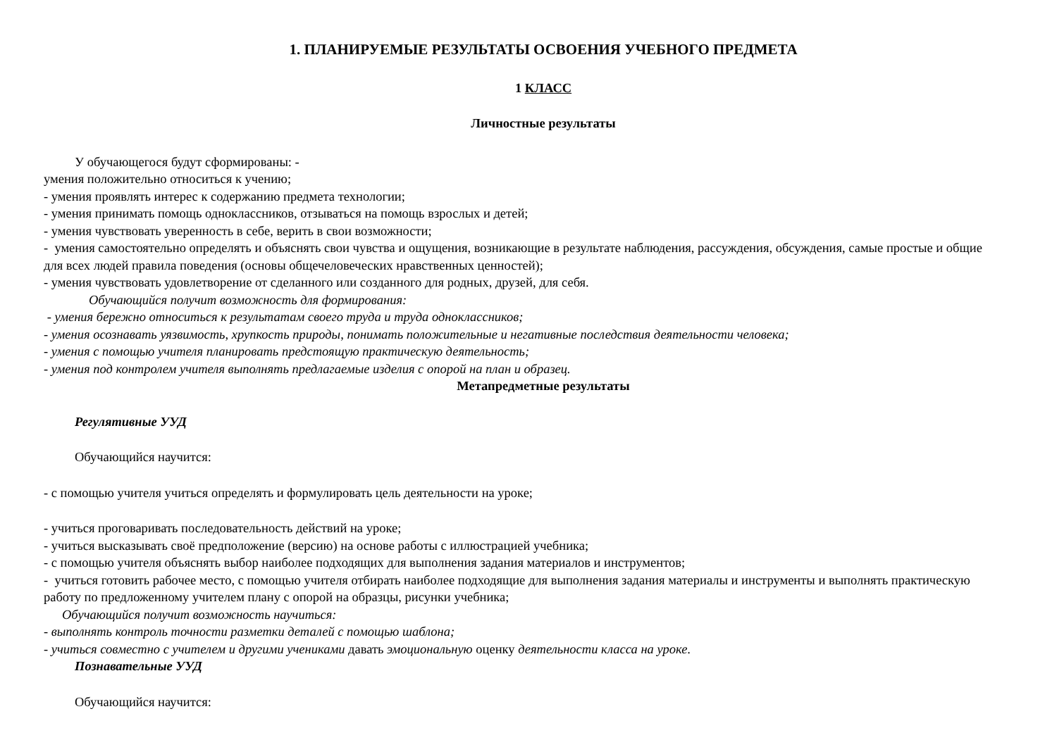1. ПЛАНИРУЕМЫЕ РЕЗУЛЬТАТЫ ОСВОЕНИЯ УЧЕБНОГО ПРЕДМЕТА
1 КЛАСС
Личностные результаты
У обучающегося будут сформированы: -
умения положительно относиться к учению;
- умения проявлять интерес к содержанию предмета технологии;
- умения принимать помощь одноклассников, отзываться на помощь взрослых и детей;
- умения чувствовать уверенность в себе, верить в свои возможности;
- умения самостоятельно определять и объяснять свои чувства и ощущения, возникающие в результате наблюдения, рассуждения, обсуждения, самые простые и общие для всех людей правила поведения (основы общечеловеческих нравственных ценностей);
- умения чувствовать удовлетворение от сделанного или созданного для родных, друзей, для себя.
Обучающийся получит возможность для формирования:
- умения бережно относиться к результатам своего труда и труда одноклассников;
- умения осознавать уязвимость, хрупкость природы, понимать положительные и негативные последствия деятельности человека;
- умения с помощью учителя планировать предстоящую практическую деятельность;
- умения под контролем учителя выполнять предлагаемые изделия с опорой на план и образец.
Метапредметные результаты
Регулятивные УУД
Обучающийся научится:
- с помощью учителя учиться определять и формулировать цель деятельности на уроке;
- учиться проговаривать последовательность действий на уроке;
- учиться высказывать своё предположение (версию) на основе работы с иллюстрацией учебника;
- с помощью учителя объяснять выбор наиболее подходящих для выполнения задания материалов и инструментов;
- учиться готовить рабочее место, с помощью учителя отбирать наиболее подходящие для выполнения задания материалы и инструменты и выполнять практическую работу по предложенному учителем плану с опорой на образцы, рисунки учебника;
Обучающийся получит возможность научиться:
- выполнять контроль точности разметки деталей с помощью шаблона;
- учиться совместно с учителем и другими учениками давать эмоциональную оценку деятельности класса на уроке.
Познавательные УУД
Обучающийся научится: